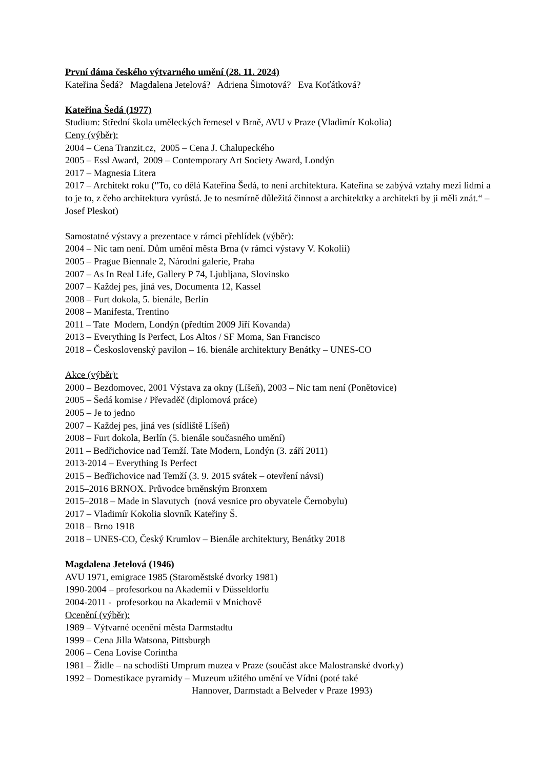První dáma českého výtvarného umění (28. 11. 2024)
Kateřina Šedá? Magdalena Jetelová? Adriena Šimotová? Eva Koťátková?
Kateřina Šedá (1977)
Studium: Střední škola uměleckých řemesel v Brně, AVU v Praze (Vladimír Kokolia)
Ceny (výběr):
2004 – Cena Tranzit.cz, 2005 – Cena J. Chalupeckého
2005 – Essl Award, 2009 – Contemporary Art Society Award, Londýn
2017 – Magnesia Litera
2017 – Architekt roku ("To, co dělá Kateřina Šedá, to není architektura. Kateřina se zabývá vztahy mezi lidmi a to je to, z čeho architektura vyrůstá. Je to nesmírně důležitá činnost a architektky a architekti by ji měli znát.“ – Josef Pleskot)
Samostatné výstavy a prezentace v rámci přehlídek (výběr):
2004 – Nic tam není. Dům umění města Brna (v rámci výstavy V. Kokolii)
2005 – Prague Biennale 2, Národní galerie, Praha
2007 – As In Real Life, Gallery P 74, Ljubljana, Slovinsko
2007 – Každej pes, jiná ves, Documenta 12, Kassel
2008 – Furt dokola, 5. bienále, Berlín
2008 – Manifesta, Trentino
2011 – Tate Modern, Londýn (předtím 2009 Jiří Kovanda)
2013 – Everything Is Perfect, Los Altos / SF Moma, San Francisco
2018 – Československý pavilon – 16. bienále architektury Benátky – UNES-CO
Akce (výběr):
2000 – Bezdomovec, 2001 Výstava za okny (Líšeň), 2003 – Nic tam není (Ponětovice)
2005 – Šedá komise / Převaděč (diplomová práce)
2005 – Je to jedno
2007 – Každej pes, jiná ves (sídliště Líšeň)
2008 – Furt dokola, Berlín (5. bienále současného umění)
2011 – Bedřichovice nad Temží. Tate Modern, Londýn (3. září 2011)
2013-2014 – Everything Is Perfect
2015 – Bedřichovice nad Temží (3. 9. 2015 svátek – otevření návsi)
2015–2016 BRNOX. Průvodce brněnským Bronxem
2015–2018 – Made in Slavutych (nová vesnice pro obyvatele Černobylu)
2017 – Vladimír Kokolia slovník Kateřiny Š.
2018 – Brno 1918
2018 – UNES-CO, Český Krumlov – Bienále architektury, Benátky 2018
Magdalena Jetelová (1946)
AVU 1971, emigrace 1985 (Staroměstské dvorky 1981)
1990-2004 – profesorkou na Akademii v Düsseldorfu
2004-2011 - profesorkou na Akademii v Mnichově
Ocenění (výběr):
1989 – Výtvarné ocenění města Darmstadtu
1999 – Cena Jilla Watsona, Pittsburgh
2006 – Cena Lovise Corintha
1981 – Židle – na schodišti Umprum muzea v Praze (součást akce Malostranské dvorky)
1992 – Domestikace pyramidy – Muzeum užitého umění ve Vídni (poté také
Hannover, Darmstadt a Belveder v Praze 1993)